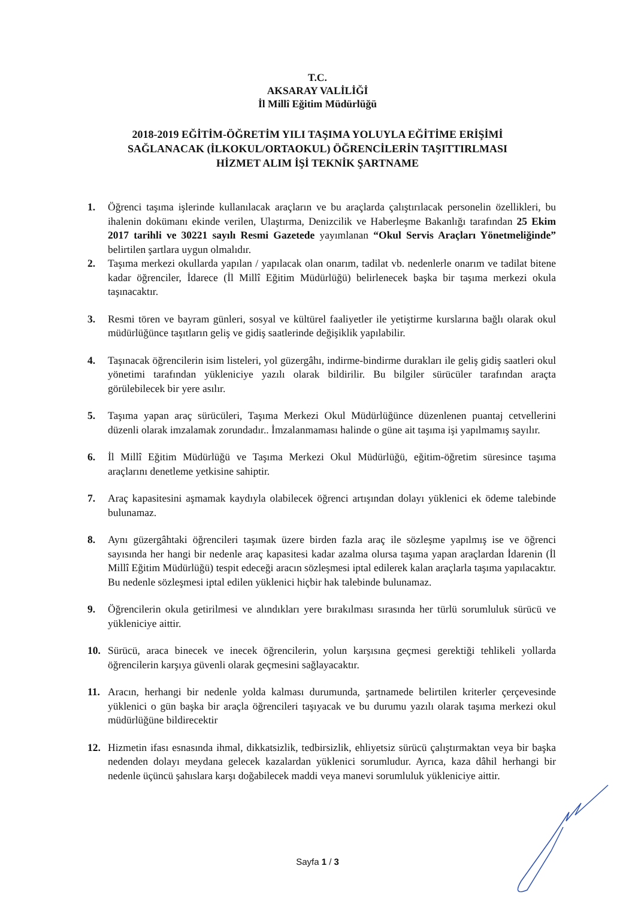T.C.
AKSARAY VALİLİĞİ
İl Millî Eğitim Müdürlüğü
2018-2019 EĞİTİM-ÖĞRETİM YILI TAŞIMA YOLUYLA EĞİTİME ERİŞİMİ
SAĞLANACAK (İLKOKUL/ORTAOKUL) ÖĞRENCİLERİN TAŞITTIRLMASI
HİZMET ALIM İŞİ TEKNİK ŞARTNAME
1. Öğrenci taşıma işlerinde kullanılacak araçların ve bu araçlarda çalıştırılacak personelin özellikleri, bu ihalenin dokümanı ekinde verilen, Ulaştırma, Denizcilik ve Haberleşme Bakanlığı tarafından 25 Ekim 2017 tarihli ve 30221 sayılı Resmi Gazetede yayımlanan “Okul Servis Araçları Yönetmeliğinde” belirtilen şartlara uygun olmalıdır.
2. Taşıma merkezi okullarda yapılan / yapılacak olan onarım, tadilat vb. nedenlerle onarım ve tadilat bitene kadar öğrenciler, İdarece (İl Millî Eğitim Müdürlüğü) belirlenecek başka bir taşıma merkezi okula taşınacaktır.
3. Resmi tören ve bayram günleri, sosyal ve kültürel faaliyetler ile yetiştirme kurslarına bağlı olarak okul müdürlüğünce taşıtların geliş ve gidiş saatlerinde değişiklik yapılabilir.
4. Taşınacak öğrencilerin isim listeleri, yol güzergâhı, indirme-bindirme durakları ile geliş gidiş saatleri okul yönetimi tarafından yükleniciye yazılı olarak bildirilir. Bu bilgiler sürücüler tarafından araçta görülebilecek bir yere asılır.
5. Taşıma yapan araç sürücüleri, Taşıma Merkezi Okul Müdürlüğünce düzenlenen puantaj cetvellerini düzenli olarak imzalamak zorundadır.. İmzalanmaması halinde o güne ait taşıma işi yapılmamış sayılır.
6. İl Millî Eğitim Müdürlüğü ve Taşıma Merkezi Okul Müdürlüğü, eğitim-öğretim süresince taşıma araçlarını denetleme yetkisine sahiptir.
7. Araç kapasitesini aşmamak kaydıyla olabilecek öğrenci artışından dolayı yüklenici ek ödeme talebinde bulunamaz.
8. Aynı güzergâhtaki öğrencileri taşımak üzere birden fazla araç ile sözleşme yapılmış ise ve öğrenci sayısında her hangi bir nedenle araç kapasitesi kadar azalma olursa taşıma yapan araçlardan İdarenin (İl Millî Eğitim Müdürlüğü) tespit edeceği aracın sözleşmesi iptal edilerek kalan araçlarla taşıma yapılacaktır. Bu nedenle sözleşmesi iptal edilen yüklenici hiçbir hak talebinde bulunamaz.
9. Öğrencilerin okula getirilmesi ve alındıkları yere bırakılması sırasında her türlü sorumluluk sürücü ve yükleniciye aittir.
10. Sürücü, araca binecek ve inecek öğrencilerin, yolun karşısına geçmesi gerektiği tehlikeli yollarda öğrencilerin karşıya güvenli olarak geçmesini sağlayacaktır.
11. Aracın, herhangi bir nedenle yolda kalması durumunda, şartnamede belirtilen kriterler çerçevesinde yüklenici o gün başka bir araçla öğrencileri taşıyacak ve bu durumu yazılı olarak taşıma merkezi okul müdürlüğüne bildirecektir
12. Hizmetin ifası esnasında ihmal, dikkatsizlik, tedbirsizlik, ehliyetsiz sürücü çalıştırmaktan veya bir başka nedenden dolayı meydana gelecek kazalardan yüklenici sorumludur. Ayrıca, kaza dâhil herhangi bir nedenle üçüncü şahıslara karşı doğabilecek maddi veya manevi sorumluluk yükleniciye aittir.
Sayfa 1 / 3